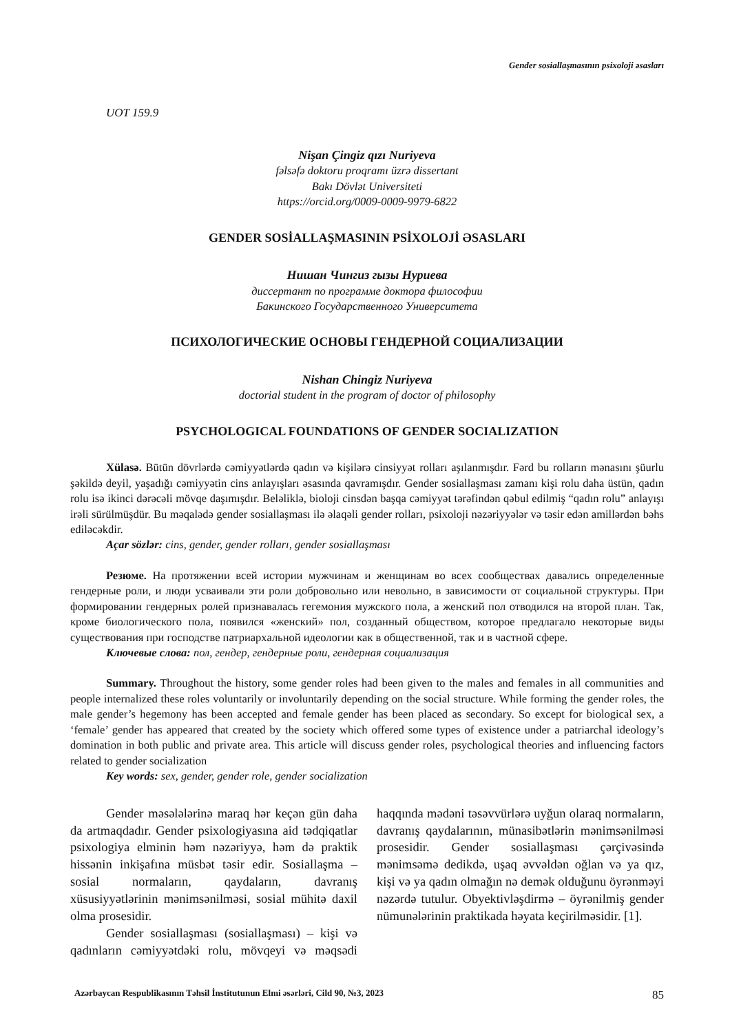Gender sosiallaşmasının psixoloji əsasları
UOT 159.9
Nişan Çingiz qızı Nuriyeva
fəlsəfə doktoru proqramı üzrə dissertant
Bakı Dövlət Universiteti
https://orcid.org/0009-0009-9979-6822
GENDER SOSİALLAŞMASININ PSİXOLOJİ ƏSASLARI
Нишан Чингиз гызы Нуриева
диссертант по программе доктора философии
Бакинского Государственного Университета
ПСИХОЛОГИЧЕСКИЕ ОСНОВЫ ГЕНДЕРНОЙ СОЦИАЛИЗАЦИИ
Nishan Chingiz Nuriyeva
doctorial student in the program of doctor of philosophy
PSYCHOLOGICAL FOUNDATIONS OF GENDER SOCIALIZATION
Xülasə. Bütün dövrlərdə cəmiyyətlərdə qadın və kişilərə cinsiyyət rolları aşılanmışdır. Fərd bu rolların mənasını şüurlu şəkildə deyil, yaşadığı cəmiyyətin cins anlayışları əsasında qavramışdır. Gender sosiallaşması zamanı kişi rolu daha üstün, qadın rolu isə ikinci dərəcəli mövqe daşımışdır. Beləliklə, bioloji cinsdən başqa cəmiyyət tərəfindən qəbul edilmiş “qadın rolu” anlayışı irəli sürülmüşdür. Bu məqalədə gender sosiallaşması ilə əlaqəli gender rolları, psixoloji nəzəriyyələr və təsir edən amillərdən bəhs ediləcəkdir.
Açar sözlər: cins, gender, gender rolları, gender sosiallaşması
Резюме. На протяжении всей истории мужчинам и женщинам во всех сообществах давались определенные гендерные роли, и люди усваивали эти роли добровольно или невольно, в зависимости от социальной структуры. При формировании гендерных ролей признавалась гегемония мужского пола, а женский пол отводился на второй план. Так, кроме биологического пола, появился «женский» пол, созданный обществом, которое предлагало некоторые виды существования при господстве патриархальной идеологии как в общественной, так и в частной сфере.
Ключевые слова: пол, гендер, гендерные роли, гендерная социализация
Summary. Throughout the history, some gender roles had been given to the males and females in all communities and people internalized these roles voluntarily or involuntarily depending on the social structure. While forming the gender roles, the male gender’s hegemony has been accepted and female gender has been placed as secondary. So except for biological sex, a ‘female’ gender has appeared that created by the society which offered some types of existence under a patriarchal ideology’s domination in both public and private area. This article will discuss gender roles, psychological theories and influencing factors related to gender socialization
Key words: sex, gender, gender role, gender socialization
Gender məsələlərinə maraq hər keçən gün daha da artmaqdadır. Gender psixologiyasına aid tədqiqatlar psixologiya elminin həm nəzəriyyə, həm də praktik hissənin inkişafına müsbət təsir edir. Sosiallaşma – sosial normaların, qaydaların, davranış xüsusiyyətlərinin mənimsənilməsi, sosial mühitə daxil olma prosesidir.
Gender sosiallaşması (sosiallaşması) – kişi və qadınların cəmiyyətdəki rolu, mövqeyi və məqsədi haqqında mədəni təsəvvürlərə uyğun olaraq normaların, davranış qaydalarının, münasibətlərin mənimsənilməsi prosesidir. Gender sosiallaşması çərçivəsində mənimsəmə dedikdə, uşaq əvvəldən oğlan və ya qız, kişi və ya qadın olmağın nə demək olduğunu öyrənməyi nəzərdə tutulur. Obyektivləşdirmə – öyrənilmiş gender nümunələrinin praktikada həyata keçirilməsidir. [1].
Azərbaycan Respublikasının Təhsil İnstitutunun Elmi əsərləri, Cild 90, №3, 2023 85